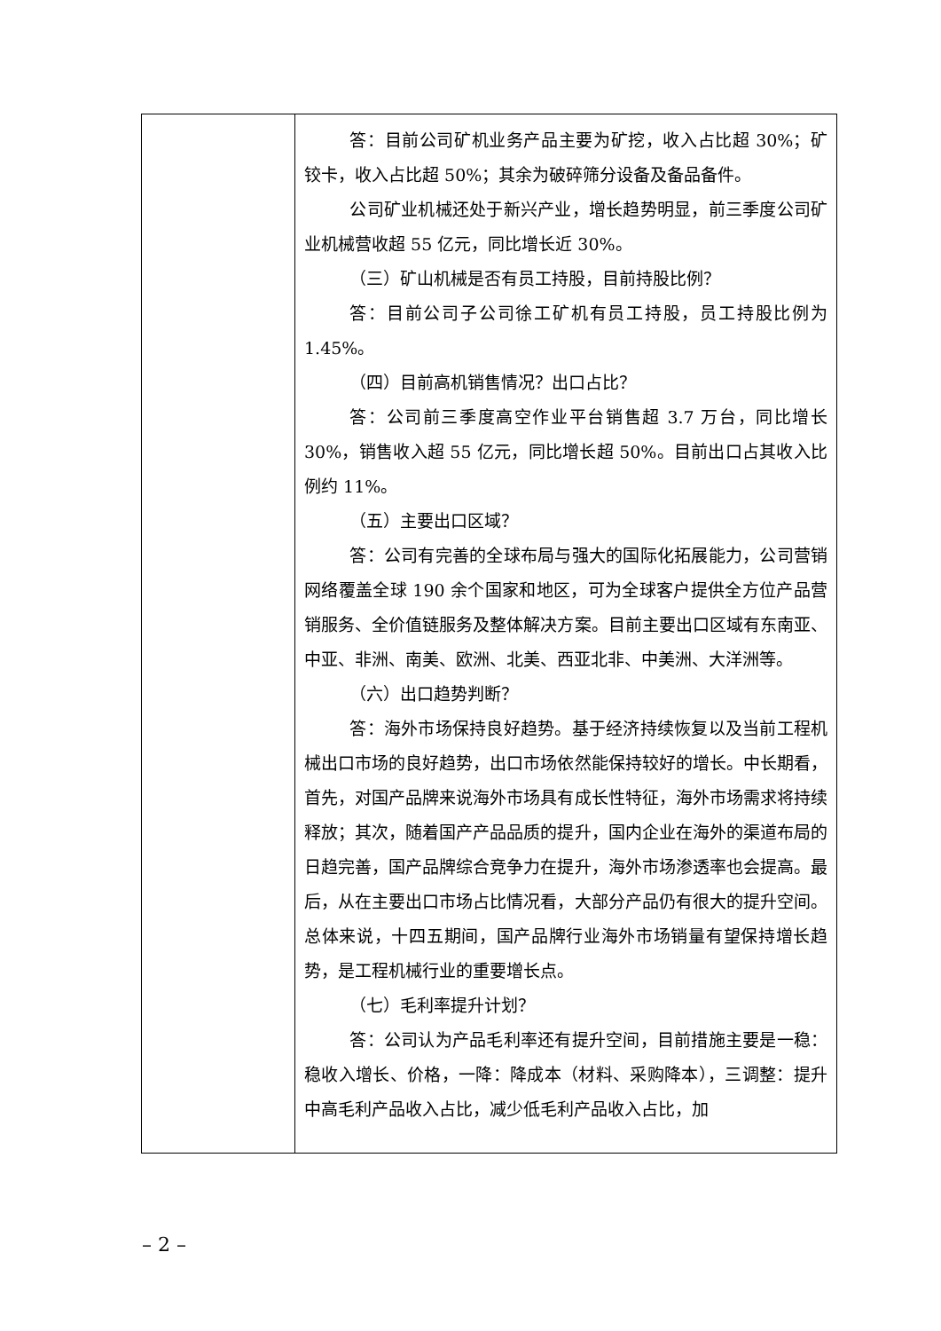| | 答：目前公司矿机业务产品主要为矿挖，收入占比超 30%；矿铰卡，收入占比超 50%；其余为破碎筛分设备及备品备件。 公司矿业机械还处于新兴产业，增长趋势明显，前三季度公司矿业机械营收超 55 亿元，同比增长近 30%。 （三）矿山机械是否有员工持股，目前持股比例？ 答：目前公司子公司徐工矿机有员工持股，员工持股比例为 1.45%。 （四）目前高机销售情况？出口占比？ 答：公司前三季度高空作业平台销售超 3.7 万台，同比增长 30%，销售收入超 55 亿元，同比增长超 50%。目前出口占其收入比例约 11%。 （五）主要出口区域？ 答：公司有完善的全球布局与强大的国际化拓展能力，公司营销网络覆盖全球 190 余个国家和地区，可为全球客户提供全方位产品营销服务、全价值链服务及整体解决方案。目前主要出口区域有东南亚、中亚、非洲、南美、欧洲、北美、西亚北非、中美洲、大洋洲等。 （六）出口趋势判断？ 答：海外市场保持良好趋势。基于经济持续恢复以及当前工程机械出口市场的良好趋势，出口市场依然能保持较好的增长。中长期看，首先，对国产品牌来说海外市场具有成长性特征，海外市场需求将持续释放；其次，随着国产产品品质的提升，国内企业在海外的渠道布局的日趋完善，国产品牌综合竞争力在提升，海外市场渗透率也会提高。最后，从在主要出口市场占比情况看，大部分产品仍有很大的提升空间。总体来说，十四五期间，国产品牌行业海外市场销量有望保持增长趋势，是工程机械行业的重要增长点。 （七）毛利率提升计划？ 答：公司认为产品毛利率还有提升空间，目前措施主要是一稳：稳收入增长、价格，一降：降成本（材料、采购降本），三调整：提升中高毛利产品收入占比，减少低毛利产品收入占比，加 |
– 2 –